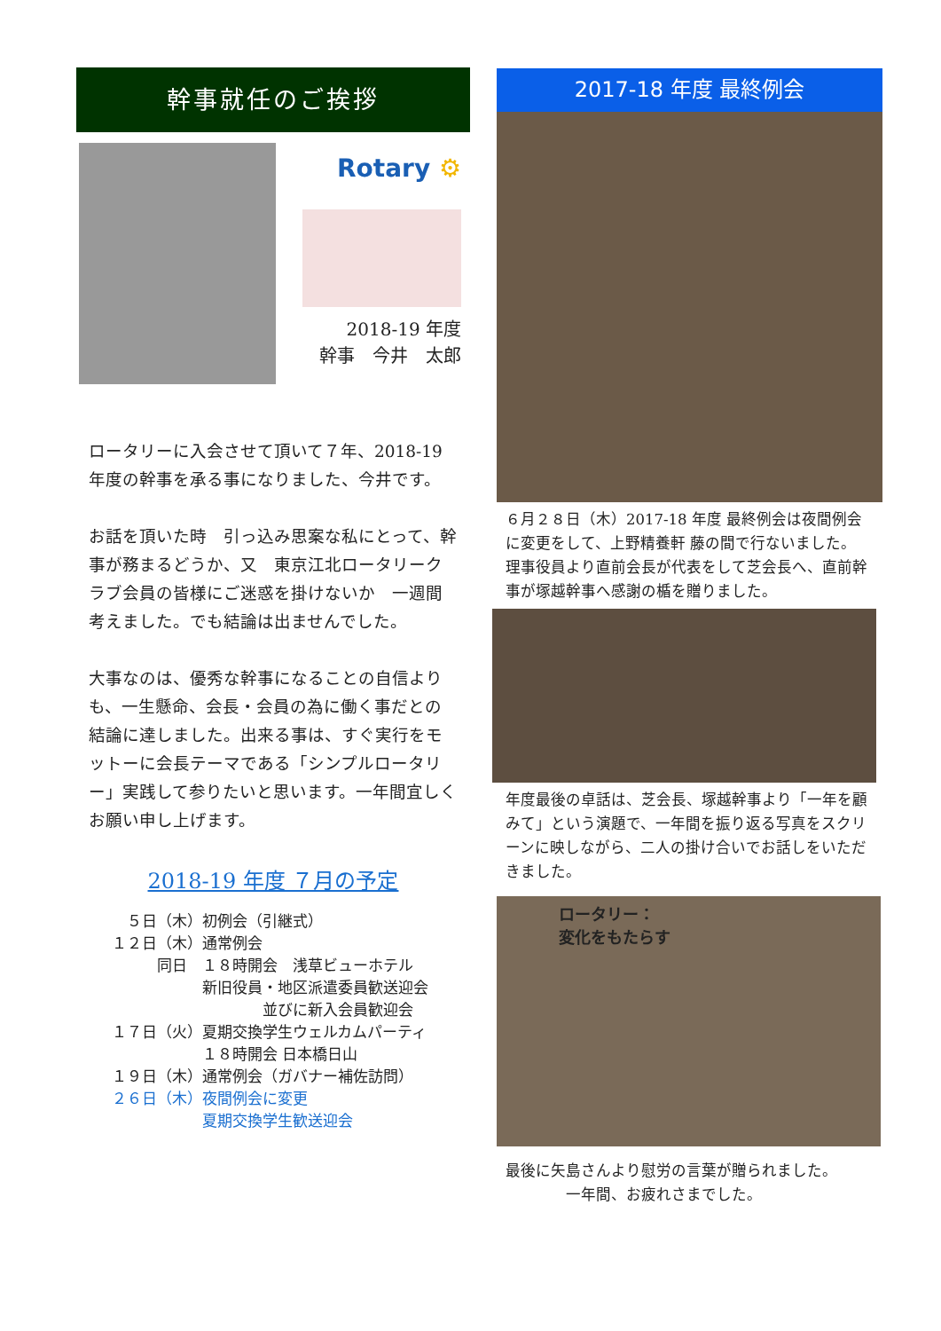幹事就任のご挨拶
Rotary ⚙
2018-19 年度
幹事　今井　太郎
ロータリーに入会させて頂いて７年、2018-19 年度の幹事を承る事になりました、今井です。
お話を頂いた時　引っ込み思案な私にとって、幹事が務まるどうか、又　東京江北ロータリークラブ会員の皆様にご迷惑を掛けないか　一週間考えました。でも結論は出ませんでした。
大事なのは、優秀な幹事になることの自信よりも、一生懸命、会長・会員の為に働く事だとの結論に達しました。出来る事は、すぐ実行をモットーに会長テーマである「シンプルロータリー」実践して参りたいと思います。一年間宜しくお願い申し上げます。
2018-19 年度 ７月の予定
　５日（木）初例会（引継式）
１２日（木）通常例会
　　　同日　１８時開会　浅草ビューホテル
　　　　　　新旧役員・地区派遣委員歓送迎会
　　　　　　　　　　並びに新入会員歓迎会
１７日（火）夏期交換学生ウェルカムパーティ
　　　　　　１８時開会 日本橋日山
１９日（木）通常例会（ガバナー補佐訪問）
２６日（木）夜間例会に変更
　　　　　　夏期交換学生歓送迎会
2017-18 年度 最終例会
６月２８日（木）2017-18 年度 最終例会は夜間例会に変更をして、上野精養軒 藤の間で行ないました。
理事役員より直前会長が代表をして芝会長へ、直前幹事が塚越幹事へ感謝の楯を贈りました。
年度最後の卓話は、芝会長、塚越幹事より「一年を顧みて」という演題で、一年間を振り返る写真をスクリーンに映しながら、二人の掛け合いでお話しをいただきました。
ロータリー：
変化をもたらす
最後に矢島さんより慰労の言葉が贈られました。
　　　　一年間、お疲れさまでした。